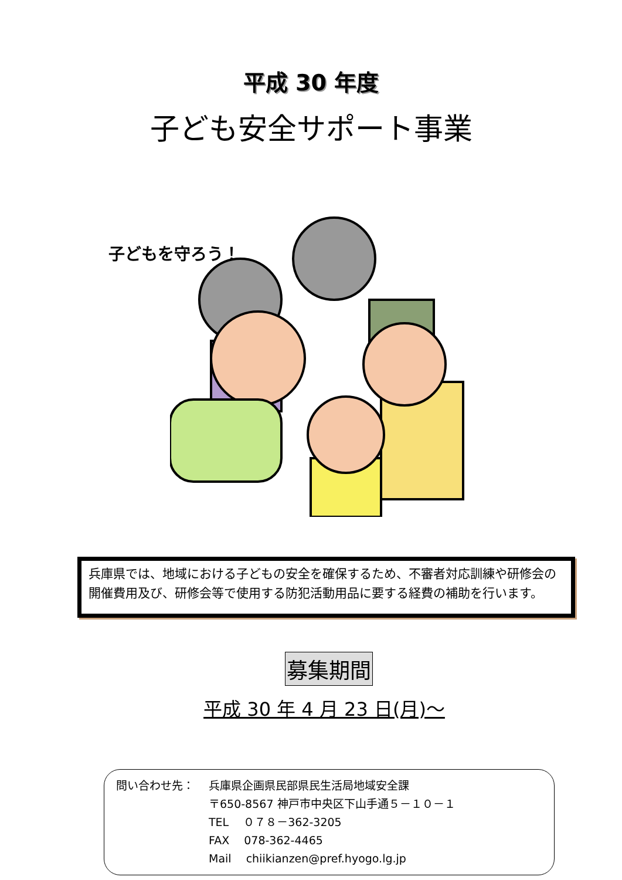平成 30 年度
子ども安全サポート事業
子どもを守ろう！
兵庫県では、地域における子どもの安全を確保するため、不審者対応訓練や研修会の開催費用及び、研修会等で使用する防犯活動用品に要する経費の補助を行います。
募集期間
平成 30 年 4 月 23 日(月)～
問い合わせ先： 兵庫県企画県民部県民生活局地域安全課
〒650-8567 神戸市中央区下山手通５－１０－１
TEL　 ０７８－362-3205
FAX　 078-362-4465
Mail　 chiikianzen@pref.hyogo.lg.jp